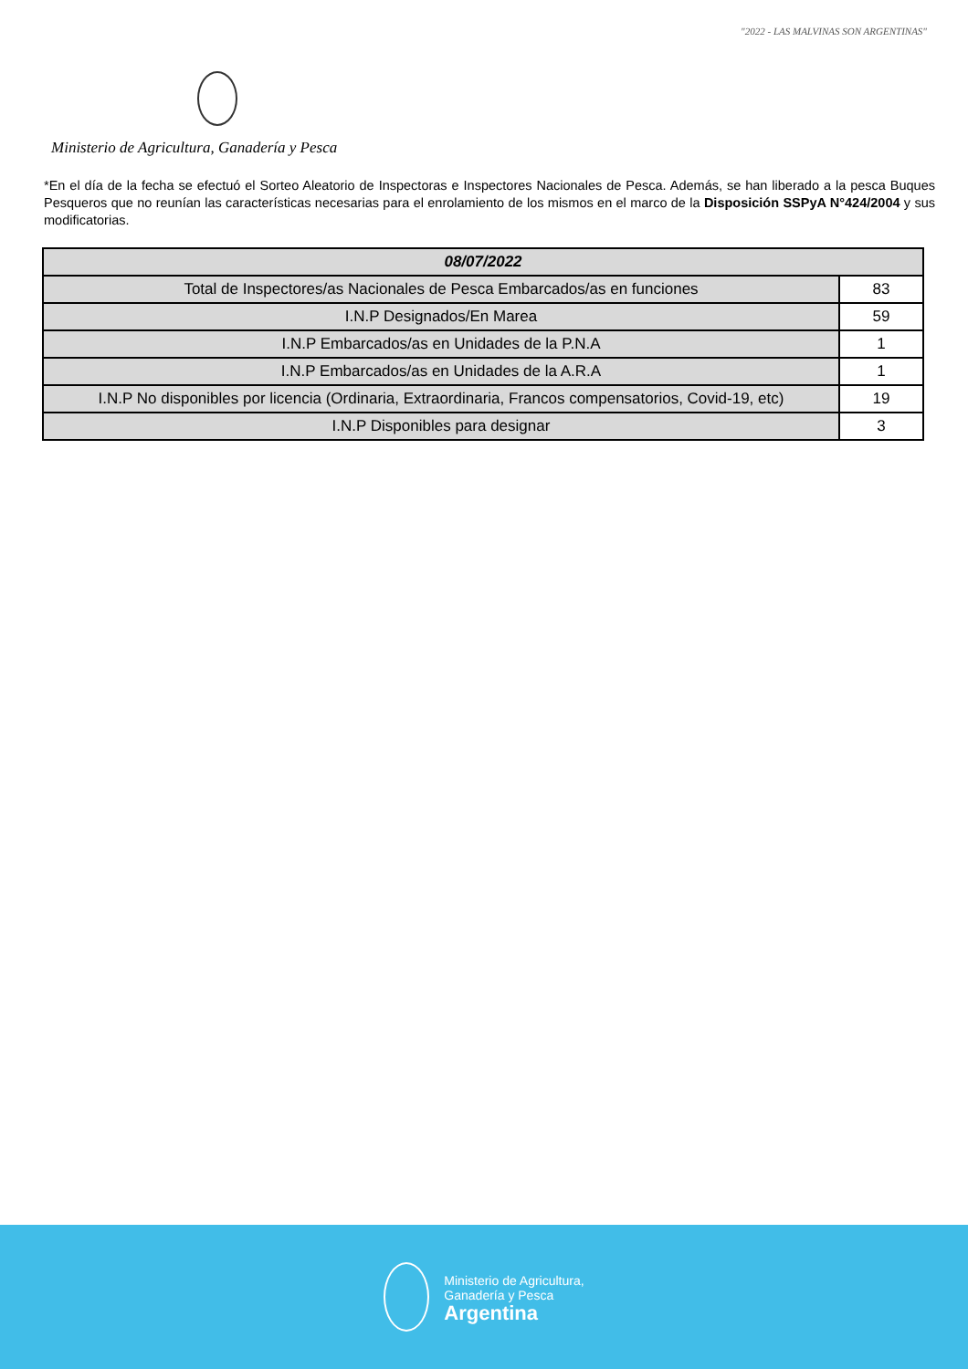"2022 - LAS MALVINAS SON ARGENTINAS"
Ministerio de Agricultura, Ganadería y Pesca
*En el día de la fecha se efectuó el Sorteo Aleatorio de Inspectoras e Inspectores Nacionales de Pesca. Además, se han liberado a la pesca Buques Pesqueros que no reunían las características necesarias para el enrolamiento de los mismos en el marco de la Disposición SSPyA N°424/2004 y sus modificatorias.
| 08/07/2022 | |
| --- | --- |
| Total de Inspectores/as Nacionales de Pesca Embarcados/as en funciones | 83 |
| I.N.P Designados/En Marea | 59 |
| I.N.P Embarcados/as en Unidades de la P.N.A | 1 |
| I.N.P Embarcados/as en Unidades de la A.R.A | 1 |
| I.N.P No disponibles por licencia (Ordinaria, Extraordinaria, Francos compensatorios, Covid-19, etc) | 19 |
| I.N.P Disponibles para designar | 3 |
Ministerio de Agricultura,
Ganadería y Pesca
Argentina